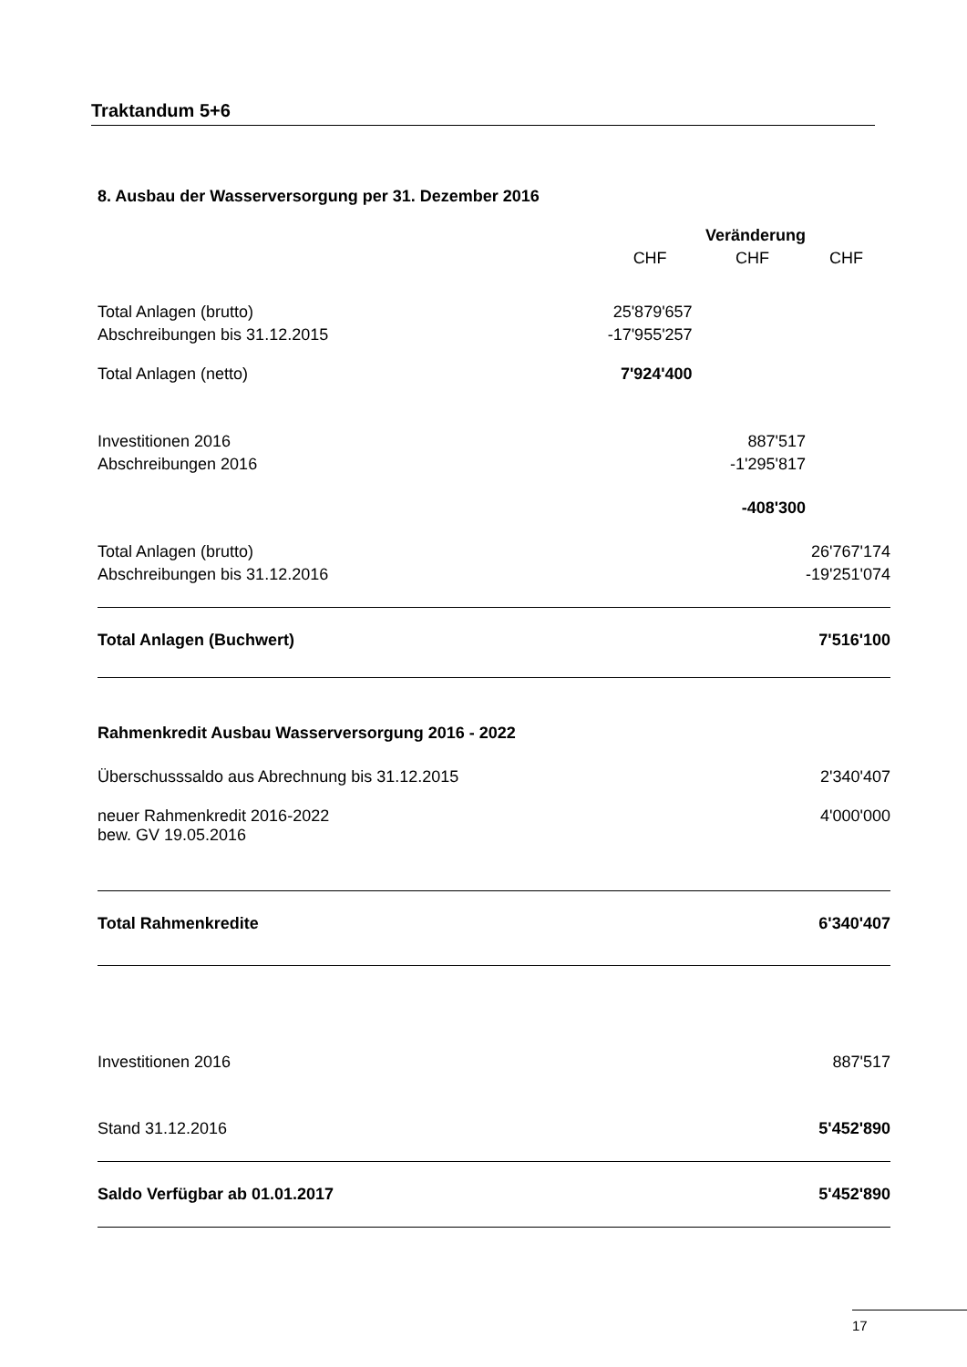Traktandum 5+6
8. Ausbau der Wasserversorgung per 31. Dezember 2016
| | | Veränderung | |
| | CHF | CHF | CHF |
| Total Anlagen (brutto) | 25'879'657 | | |
| Abschreibungen bis 31.12.2015 | -17'955'257 | | |
| Total Anlagen (netto) | 7'924'400 | | |
| Investitionen 2016 | | 887'517 | |
| Abschreibungen 2016 | | -1'295'817 | |
| | | -408'300 | |
| Total Anlagen (brutto) | | | 26'767'174 |
| Abschreibungen bis 31.12.2016 | | | -19'251'074 |
| Total Anlagen (Buchwert) | | | 7'516'100 |
| Rahmenkredit Ausbau Wasserversorgung 2016 - 2022 | | | |
| Überschusssaldo aus Abrechnung bis 31.12.2015 | | | 2'340'407 |
| neuer Rahmenkredit 2016-2022 bew. GV 19.05.2016 | | | 4'000'000 |
| Total Rahmenkredite | | | 6'340'407 |
| Investitionen 2016 | | | 887'517 |
| Stand 31.12.2016 | | | 5'452'890 |
| Saldo Verfügbar ab 01.01.2017 | | | 5'452'890 |
17